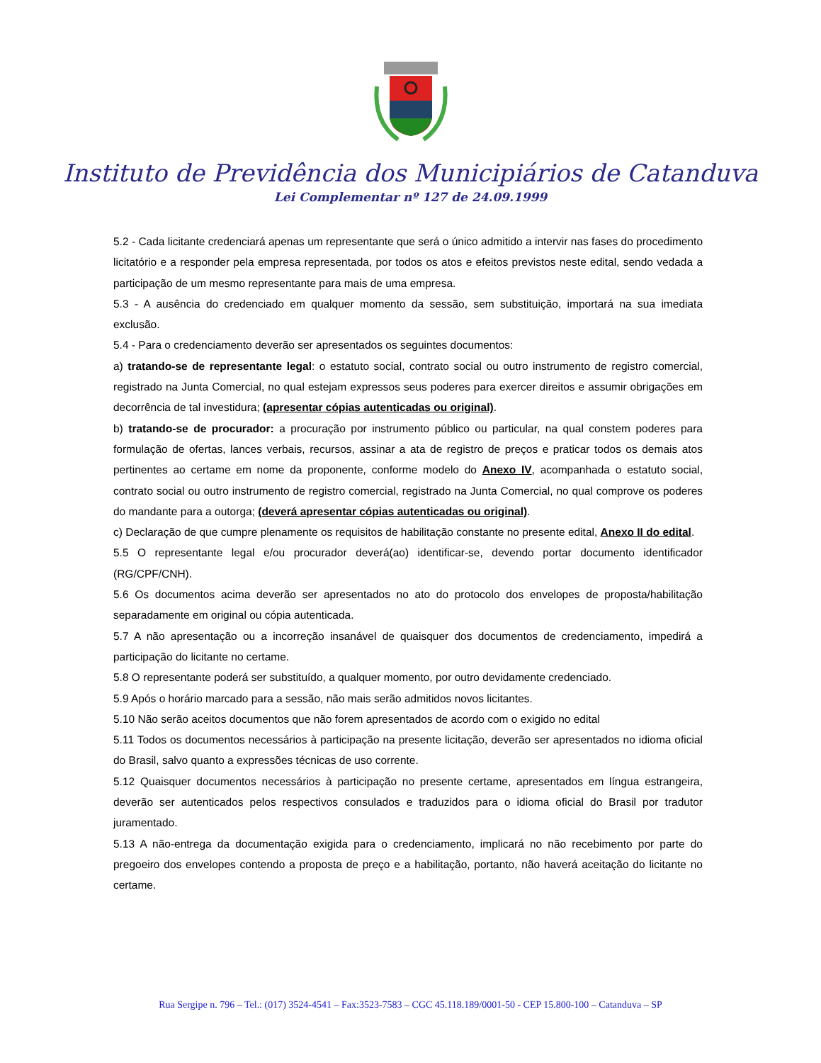Instituto de Previdência dos Municipiários de Catanduva
Lei Complementar nº 127 de 24.09.1999
5.2 - Cada licitante credenciará apenas um representante que será o único admitido a intervir nas fases do procedimento licitatório e a responder pela empresa representada, por todos os atos e efeitos previstos neste edital, sendo vedada a participação de um mesmo representante para mais de uma empresa.
5.3 - A ausência do credenciado em qualquer momento da sessão, sem substituição, importará na sua imediata exclusão.
5.4 - Para o credenciamento deverão ser apresentados os seguintes documentos:
a) tratando-se de representante legal: o estatuto social, contrato social ou outro instrumento de registro comercial, registrado na Junta Comercial, no qual estejam expressos seus poderes para exercer direitos e assumir obrigações em decorrência de tal investidura; (apresentar cópias autenticadas ou original).
b) tratando-se de procurador: a procuração por instrumento público ou particular, na qual constem poderes para formulação de ofertas, lances verbais, recursos, assinar a ata de registro de preços e praticar todos os demais atos pertinentes ao certame em nome da proponente, conforme modelo do Anexo IV, acompanhada o estatuto social, contrato social ou outro instrumento de registro comercial, registrado na Junta Comercial, no qual comprove os poderes do mandante para a outorga; (deverá apresentar cópias autenticadas ou original).
c) Declaração de que cumpre plenamente os requisitos de habilitação constante no presente edital, Anexo II do edital.
5.5 O representante legal e/ou procurador deverá(ao) identificar-se, devendo portar documento identificador (RG/CPF/CNH).
5.6 Os documentos acima deverão ser apresentados no ato do protocolo dos envelopes de proposta/habilitação separadamente em original ou cópia autenticada.
5.7 A não apresentação ou a incorreção insanável de quaisquer dos documentos de credenciamento, impedirá a participação do licitante no certame.
5.8 O representante poderá ser substituído, a qualquer momento, por outro devidamente credenciado.
5.9 Após o horário marcado para a sessão, não mais serão admitidos novos licitantes.
5.10 Não serão aceitos documentos que não forem apresentados de acordo com o exigido no edital
5.11 Todos os documentos necessários à participação na presente licitação, deverão ser apresentados no idioma oficial do Brasil, salvo quanto a expressões técnicas de uso corrente.
5.12 Quaisquer documentos necessários à participação no presente certame, apresentados em língua estrangeira, deverão ser autenticados pelos respectivos consulados e traduzidos para o idioma oficial do Brasil por tradutor juramentado.
5.13 A não-entrega da documentação exigida para o credenciamento, implicará no não recebimento por parte do pregoeiro dos envelopes contendo a proposta de preço e a habilitação, portanto, não haverá aceitação do licitante no certame.
Rua Sergipe n. 796 – Tel.: (017) 3524-4541 – Fax:3523-7583 – CGC 45.118.189/0001-50 - CEP 15.800-100 – Catanduva – SP